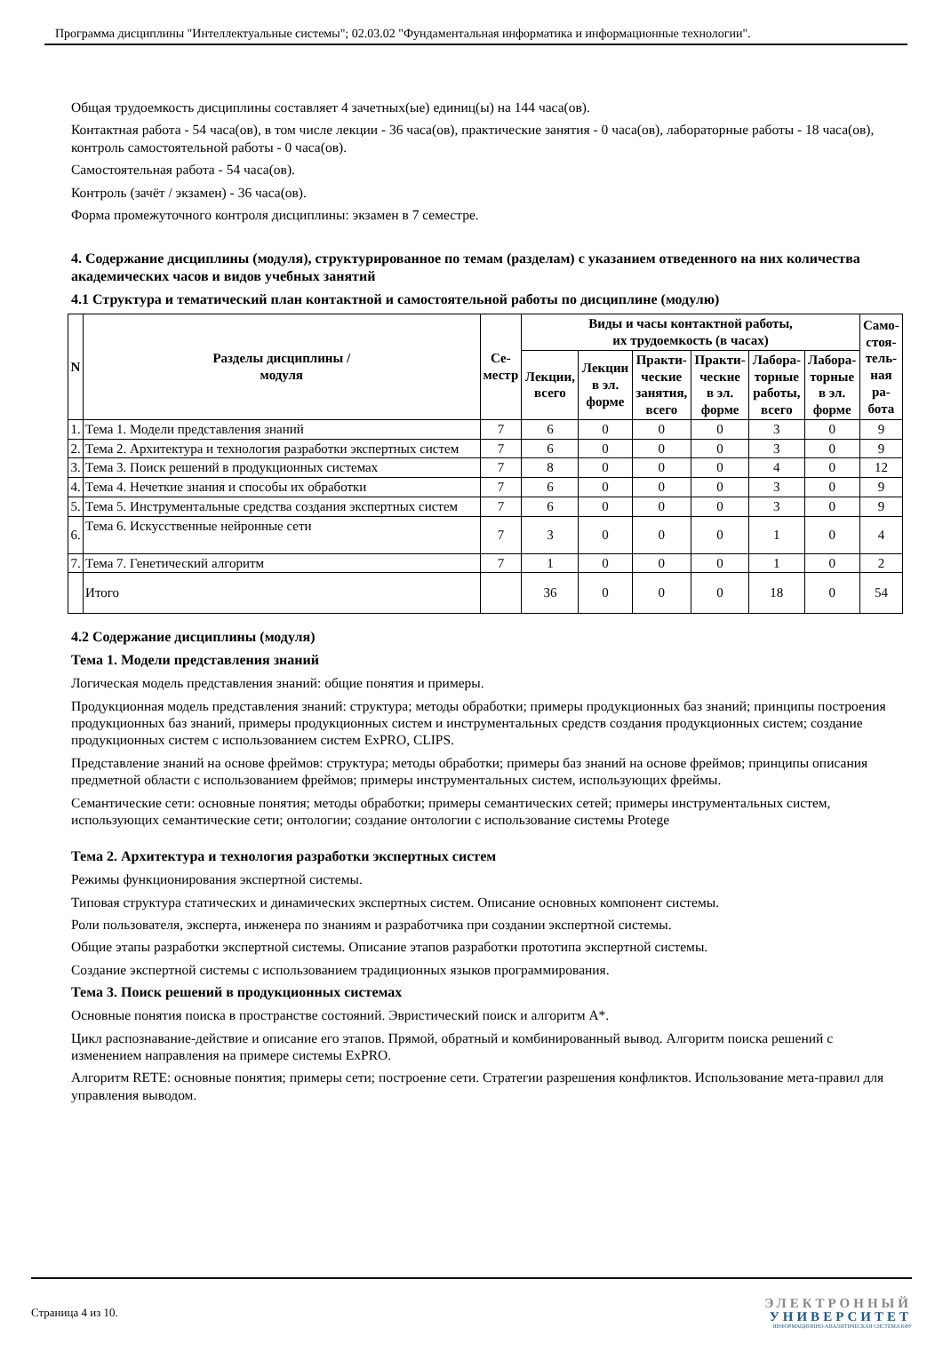Программа дисциплины "Интеллектуальные системы"; 02.03.02 "Фундаментальная информатика и информационные технологии".
Общая трудоемкость дисциплины составляет 4 зачетных(ые) единиц(ы) на 144 часа(ов).
Контактная работа - 54 часа(ов), в том числе лекции - 36 часа(ов), практические занятия - 0 часа(ов), лабораторные работы - 18 часа(ов), контроль самостоятельной работы - 0 часа(ов).
Самостоятельная работа - 54 часа(ов).
Контроль (зачёт / экзамен) - 36 часа(ов).
Форма промежуточного контроля дисциплины: экзамен в 7 семестре.
4. Содержание дисциплины (модуля), структурированное по темам (разделам) с указанием отведенного на них количества академических часов и видов учебных занятий
4.1 Структура и тематический план контактной и самостоятельной работы по дисциплине (модулю)
| N | Разделы дисциплины / модуля | Се- местр | Виды и часы контактной работы, их трудоемкость (в часах) | | | | | | Само- стоя- тель- ная ра- бота |
| --- | --- | --- | --- | --- | --- | --- | --- | --- | --- |
| | | | Лекции, всего | Лекции в эл. форме | Практи- ческие занятия, всего | Практи- ческие в эл. форме | Лабора- торные работы, всего | Лабора- торные в эл. форме | |
| 1. | Тема 1. Модели представления знаний | 7 | 6 | 0 | 0 | 0 | 3 | 0 | 9 |
| 2. | Тема 2. Архитектура и технология разработки экспертных систем | 7 | 6 | 0 | 0 | 0 | 3 | 0 | 9 |
| 3. | Тема 3. Поиск решений в продукционных системах | 7 | 8 | 0 | 0 | 0 | 4 | 0 | 12 |
| 4. | Тема 4. Нечеткие знания и способы их обработки | 7 | 6 | 0 | 0 | 0 | 3 | 0 | 9 |
| 5. | Тема 5. Инструментальные средства создания экспертных систем | 7 | 6 | 0 | 0 | 0 | 3 | 0 | 9 |
| 6. | Тема 6. Искусственные нейронные сети | 7 | 3 | 0 | 0 | 0 | 1 | 0 | 4 |
| 7. | Тема 7. Генетический алгоритм | 7 | 1 | 0 | 0 | 0 | 1 | 0 | 2 |
| | Итого | | 36 | 0 | 0 | 0 | 18 | 0 | 54 |
4.2 Содержание дисциплины (модуля)
Тема 1. Модели представления знаний
Логическая модель представления знаний: общие понятия и примеры.
Продукционная модель представления знаний: структура; методы обработки; примеры продукционных баз знаний; принципы построения продукционных баз знаний, примеры продукционных систем и инструментальных средств создания продукционных систем; создание продукционных систем с использованием систем ExPRO, CLIPS.
Представление знаний на основе фреймов: структура; методы обработки; примеры баз знаний на основе фреймов; принципы описания предметной области с использованием фреймов; примеры инструментальных систем, использующих фреймы.
Семантические сети: основные понятия; методы обработки; примеры семантических сетей; примеры инструментальных систем, использующих семантические сети; онтологии; создание онтологии с использование системы Protege
Тема 2. Архитектура и технология разработки экспертных систем
Режимы функционирования экспертной системы.
Типовая структура статических и динамических экспертных систем. Описание основных компонент системы.
Роли пользователя, эксперта, инженера по знаниям и разработчика при создании экспертной системы.
Общие этапы разработки экспертной системы. Описание этапов разработки прототипа экспертной системы.
Создание экспертной системы с использованием традиционных языков программирования.
Тема 3. Поиск решений в продукционных системах
Основные понятия поиска в пространстве состояний. Эвристический поиск и алгоритм A*.
Цикл распознавание-действие и описание его этапов. Прямой, обратный и комбинированный вывод. Алгоритм поиска решений с изменением направления на примере системы ExPRO.
Алгоритм RETE: основные понятия; примеры сети; построение сети. Стратегии разрешения конфликтов. Использование мета-правил для управления выводом.
Страница 4 из 10.
ЭЛЕКТРОННЫЙ
УНИВЕРСИТЕТ
ИНФОРМАЦИОННО-АНАЛИТИЧЕСКАЯ СИСТЕМА КФУ